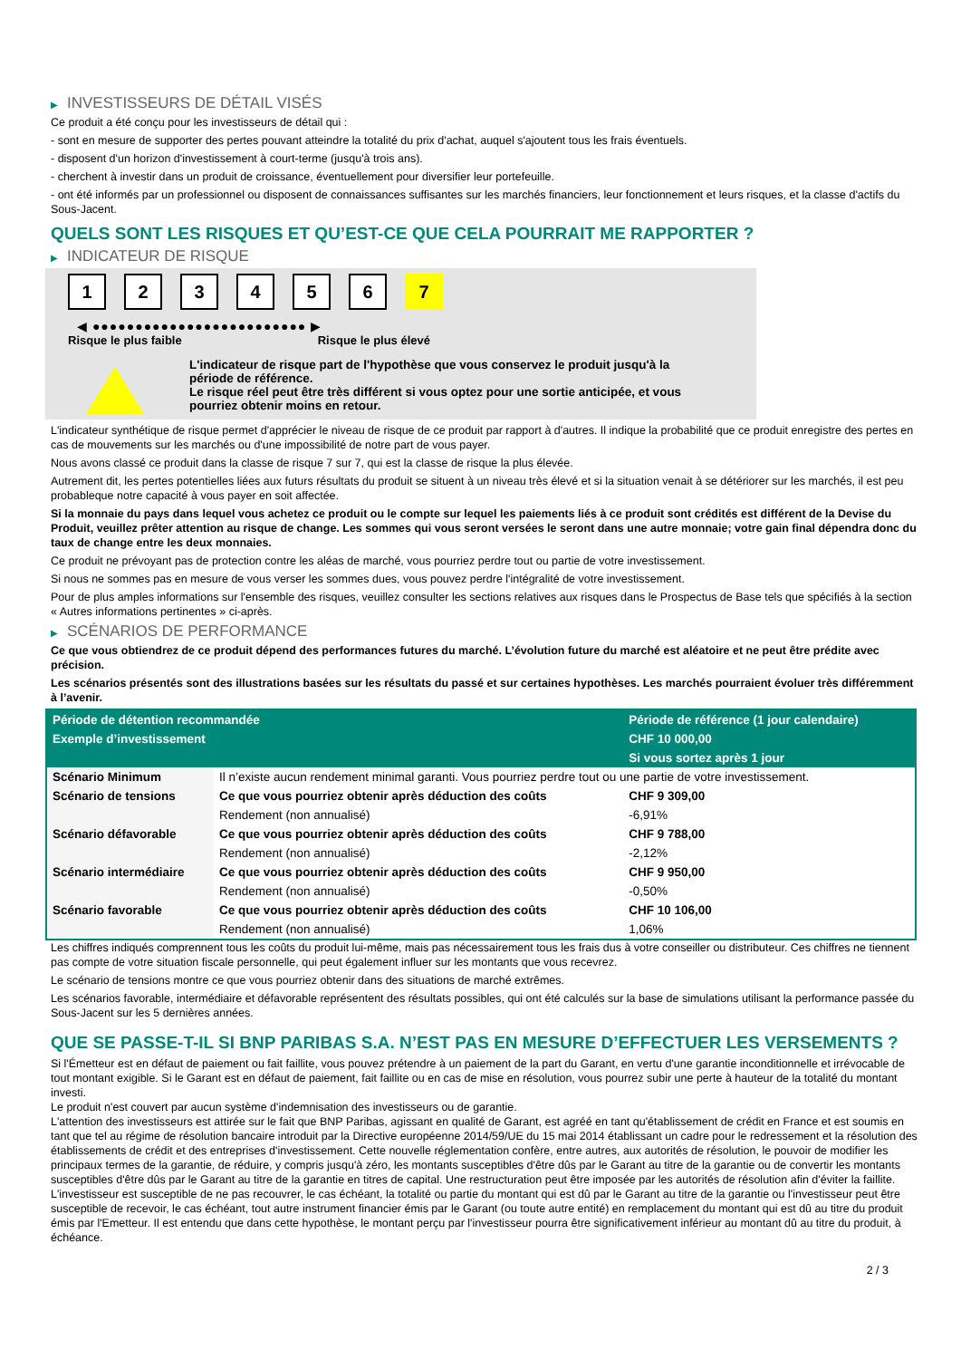▶ INVESTISSEURS DE DÉTAIL VISÉS
Ce produit a été conçu pour les investisseurs de détail qui :
- sont en mesure de supporter des pertes pouvant atteindre la totalité du prix d'achat, auquel s'ajoutent tous les frais éventuels.
- disposent d'un horizon d'investissement à court-terme (jusqu'à trois ans).
- cherchent à investir dans un produit de croissance, éventuellement pour diversifier leur portefeuille.
- ont été informés par un professionnel ou disposent de connaissances suffisantes sur les marchés financiers, leur fonctionnement et leurs risques, et la classe d'actifs du Sous-Jacent.
QUELS SONT LES RISQUES ET QU’EST-CE QUE CELA POURRAIT ME RAPPORTER ?
▶ INDICATEUR DE RISQUE
1 2 3 4 5 6 7
◀ ●●●●●●●●●●●●●●●●●●●●●●●●● ▶
Risque le plus faible Risque le plus élevé
L'indicateur de risque part de l'hypothèse que vous conservez le produit jusqu'à la
période de référence.
Le risque réel peut être très différent si vous optez pour une sortie anticipée, et vous
pourriez obtenir moins en retour.
L'indicateur synthétique de risque permet d'apprécier le niveau de risque de ce produit par rapport à d'autres. Il indique la probabilité que ce produit enregistre des pertes en cas de mouvements sur les marchés ou d'une impossibilité de notre part de vous payer.
Nous avons classé ce produit dans la classe de risque 7 sur 7, qui est la classe de risque la plus élevée.
Autrement dit, les pertes potentielles liées aux futurs résultats du produit se situent à un niveau très élevé et si la situation venait à se détériorer sur les marchés, il est peu probableque notre capacité à vous payer en soit affectée.
Si la monnaie du pays dans lequel vous achetez ce produit ou le compte sur lequel les paiements liés à ce produit sont crédités est différent de la Devise du Produit, veuillez prêter attention au risque de change. Les sommes qui vous seront versées le seront dans une autre monnaie; votre gain final dépendra donc du taux de change entre les deux monnaies.
Ce produit ne prévoyant pas de protection contre les aléas de marché, vous pourriez perdre tout ou partie de votre investissement.
Si nous ne sommes pas en mesure de vous verser les sommes dues, vous pouvez perdre l'intégralité de votre investissement.
Pour de plus amples informations sur l'ensemble des risques, veuillez consulter les sections relatives aux risques dans le Prospectus de Base tels que spécifiés à la section « Autres informations pertinentes » ci-après.
▶ SCÉNARIOS DE PERFORMANCE
Ce que vous obtiendrez de ce produit dépend des performances futures du marché. L’évolution future du marché est aléatoire et ne peut être prédite avec précision.
Les scénarios présentés sont des illustrations basées sur les résultats du passé et sur certaines hypothèses. Les marchés pourraient évoluer très différemment à l’avenir.
| Période de détention recommandée | | Période de référence (1 jour calendaire) |
| --- | --- | --- |
| Exemple d’investissement | | CHF 10 000,00 |
| | | Si vous sortez après 1 jour |
| Scénario Minimum | Il n’existe aucun rendement minimal garanti. Vous pourriez perdre tout ou une partie de votre investissement. | |
| Scénario de tensions | Ce que vous pourriez obtenir après déduction des coûts | CHF 9 309,00 |
| | Rendement (non annualisé) | -6,91% |
| Scénario défavorable | Ce que vous pourriez obtenir après déduction des coûts | CHF 9 788,00 |
| | Rendement (non annualisé) | -2,12% |
| Scénario intermédiaire | Ce que vous pourriez obtenir après déduction des coûts | CHF 9 950,00 |
| | Rendement (non annualisé) | -0,50% |
| Scénario favorable | Ce que vous pourriez obtenir après déduction des coûts | CHF 10 106,00 |
| | Rendement (non annualisé) | 1,06% |
Les chiffres indiqués comprennent tous les coûts du produit lui-même, mais pas nécessairement tous les frais dus à votre conseiller ou distributeur. Ces chiffres ne tiennent pas compte de votre situation fiscale personnelle, qui peut également influer sur les montants que vous recevrez.
Le scénario de tensions montre ce que vous pourriez obtenir dans des situations de marché extrêmes.
Les scénarios favorable, intermédiaire et défavorable représentent des résultats possibles, qui ont été calculés sur la base de simulations utilisant la performance passée du Sous-Jacent sur les 5 dernières années.
QUE SE PASSE-T-IL SI BNP PARIBAS S.A. N’EST PAS EN MESURE D’EFFECTUER LES VERSEMENTS ?
Si l'Émetteur est en défaut de paiement ou fait faillite, vous pouvez prétendre à un paiement de la part du Garant, en vertu d'une garantie inconditionnelle et irrévocable de tout montant exigible. Si le Garant est en défaut de paiement, fait faillite ou en cas de mise en résolution, vous pourrez subir une perte à hauteur de la totalité du montant investi.
Le produit n'est couvert par aucun système d'indemnisation des investisseurs ou de garantie.
L'attention des investisseurs est attirée sur le fait que BNP Paribas, agissant en qualité de Garant, est agréé en tant qu'établissement de crédit en France et est soumis en tant que tel au régime de résolution bancaire introduit par la Directive européenne 2014/59/UE du 15 mai 2014 établissant un cadre pour le redressement et la résolution des établissements de crédit et des entreprises d'investissement. Cette nouvelle réglementation confère, entre autres, aux autorités de résolution, le pouvoir de modifier les principaux termes de la garantie, de réduire, y compris jusqu'à zéro, les montants susceptibles d'être dûs par le Garant au titre de la garantie ou de convertir les montants susceptibles d'être dûs par le Garant au titre de la garantie en titres de capital. Une restructuration peut être imposée par les autorités de résolution afin d'éviter la faillite. L'investisseur est susceptible de ne pas recouvrer, le cas échéant, la totalité ou partie du montant qui est dû par le Garant au titre de la garantie ou l'investisseur peut être susceptible de recevoir, le cas échéant, tout autre instrument financier émis par le Garant (ou toute autre entité) en remplacement du montant qui est dû au titre du produit émis par l'Emetteur. Il est entendu que dans cette hypothèse, le montant perçu par l'investisseur pourra être significativement inférieur au montant dû au titre du produit, à échéance.
2 / 3